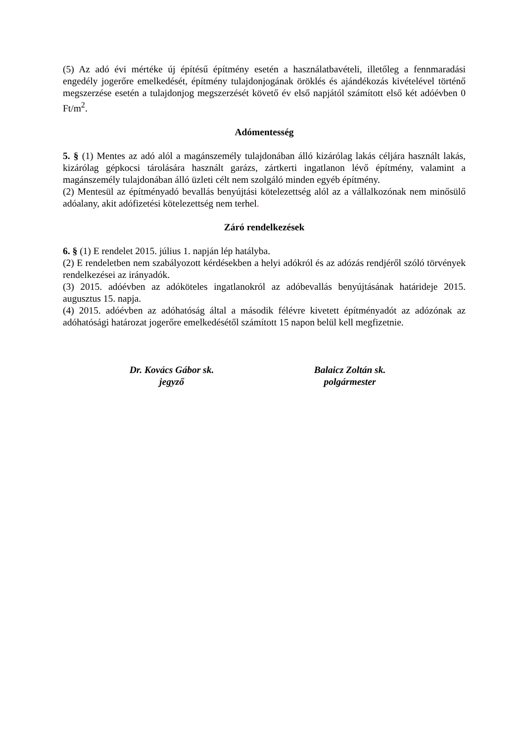(5) Az adó évi mértéke új építésű építmény esetén a használatbavételi, illetőleg a fennmaradási engedély jogerőre emelkedését, építmény tulajdonjogának öröklés és ajándékozás kivételével történő megszerzése esetén a tulajdonjog megszerzését követő év első napjától számított első két adóévben 0 Ft/m<sup>2</sup>.
Adómentesség
5. § (1) Mentes az adó alól a magánszemély tulajdonában álló kizárólag lakás céljára használt lakás, kizárólag gépkocsi tárolására használt garázs, zártkerti ingatlanon lévő építmény, valamint a magánszemély tulajdonában álló üzleti célt nem szolgáló minden egyéb építmény.
(2) Mentesül az építményadó bevallás benyújtási kötelezettség alól az a vállalkozónak nem minősülő adóalany, akit adófizetési kötelezettség nem terhel.
Záró rendelkezések
6. § (1) E rendelet 2015. július 1. napján lép hatályba.
(2) E rendeletben nem szabályozott kérdésekben a helyi adókról és az adózás rendjéről szóló törvények rendelkezései az irányadók.
(3) 2015. adóévben az adóköteles ingatlanokról az adóbevallás benyújtásának határideje 2015. augusztus 15. napja.
(4) 2015. adóévben az adóhatóság által a második félévre kivetett építményadót az adózónak az adóhatósági határozat jogerőre emelkedésétől számított 15 napon belül kell megfizetnie.
Dr. Kovács Gábor sk.
jegyző
Balaicz Zoltán sk.
polgármester